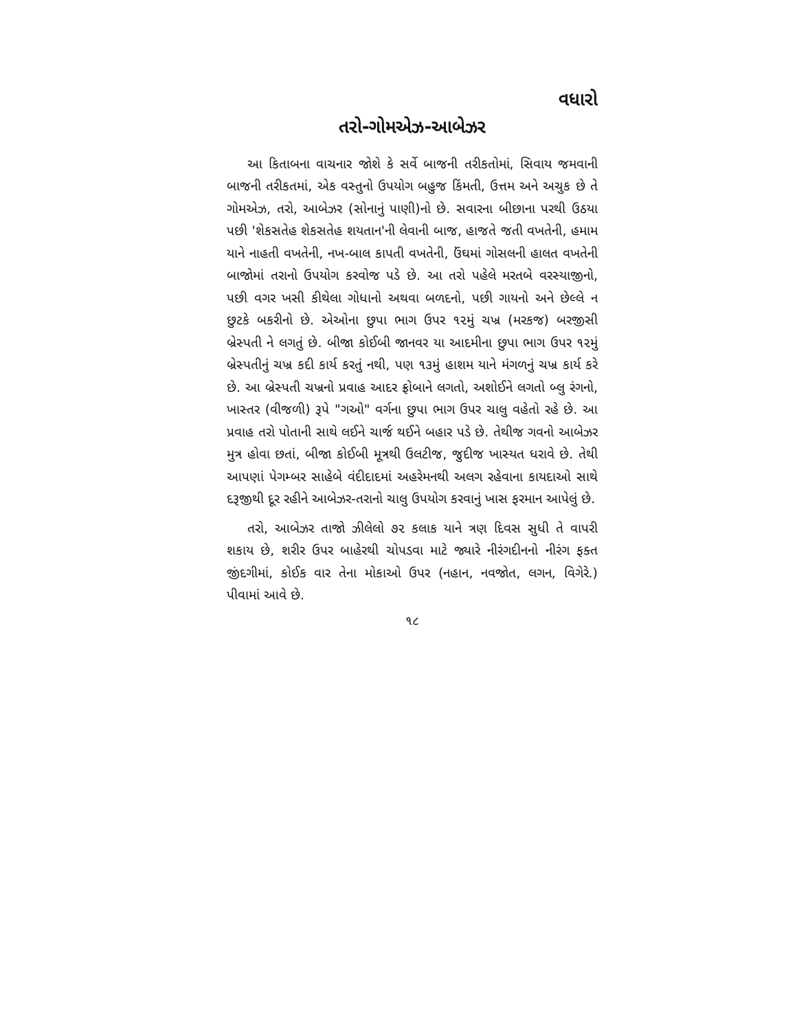વધારો
તરો-ગોમએઝ-આબેઝર
આ કિતાબના વાચનાર જોશે કે સર્વે બાજની તરીકતોમાં, સિવાય જમવાની બાજની તરીકતમાં, એક વસ્તુનો ઉપયોગ બહુજ કિંમતી, ઉત્તમ અને અચુક છે તે ગોમએઝ, તરો, આબેઝર (સોનાનું પાણી)નો છે. સવારના બીછાના પરથી ઉઠયા પછી 'શેકસતેહ શેકસતેહ શયતાન'ની લેવાની બાજ, હાજતે જતી વખતેની, હમામ યાને નાહતી વખતેની, નખ-બાલ કાપતી વખતેની, ઉંઘમાં ગોસલની હાલત વખતેની બાજોમાં તરાનો ઉપયોગ કરવોજ પડે છે. આ તરો પહેલે મરતબે વરસ્યાજીનો, પછી વગર ખસી કીથેલા ગોધાનો અથવા બળદનો, પછી ગાયનો અને છેલ્લે ન છુટકે બકરીનો છે. એઓના છુપા ભાગ ઉપર ૧૨મું ચખ્ર (મરકજ) બરજીસી બ્રેસ્પતી ને લગતું છે. બીજા કોઈબી જાનવર યા આદમીના છુપા ભાગ ઉપર ૧૨મું બ્રેસ્પતીનું ચખ્ર કદી કાર્ય કરતું નથી, પણ ૧૩મું હાશમ યાને મંગળનું ચખ્ર કાર્ય કરે છે. આ બ્રેસ્પતી ચખ્રનો પ્રવાહ આદર ફ્રોબાને લગતો, અશોઈને લગતો બ્લુ રંગનો, ખાસ્તર (વીજળી) રૂપે "ગઓ" વર્ગના છુપા ભાગ ઉપર ચાલુ વહેતો રહે છે. આ પ્રવાહ તરો પોતાની સાથે લઈને ચાર્જ થઈને બહાર પડે છે. તેથીજ ગવનો આબેઝર મુત્ર હોવા છતાં, બીજા કોઈબી મૂત્રથી ઉલટીજ, જુદીજ ખાસ્યત ધરાવે છે. તેથી આપણાં પેગમ્બર સાહેબે વંદીદાદમાં અહરેમનથી અલગ રહેવાના કાયદાઓ સાથે દરૂજીથી દૂર રહીને આબેઝર-તરાનો ચાલુ ઉપયોગ કરવાનું ખાસ ફરમાન આપેલું છે.
તરો, આબેઝર તાજો ઝીલેલો ૭૨ કલાક યાને ત્રણ દિવસ સુધી તે વાપરી શકાય છે, શરીર ઉપર બાહેરથી ચોપડવા માટે જ્યારે નીરંગદીનનો નીરંગ ફક્ત જીંદગીમાં, કોઈક વાર તેના મોકાઓ ઉપર (નહાન, નવજોત, લગન, વિગેરે.) પીવામાં આવે છે.
૧૮